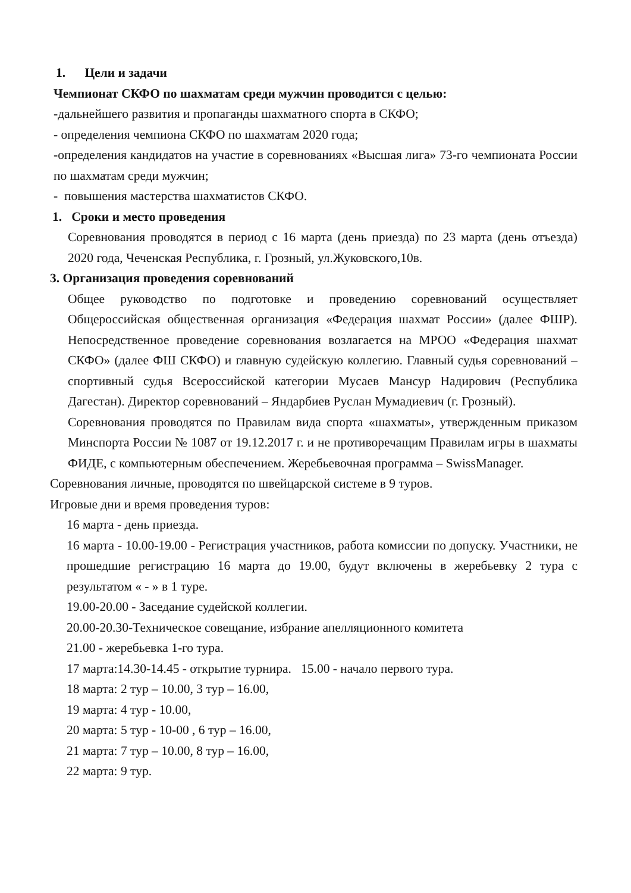1. Цели и задачи
Чемпионат СКФО по шахматам среди мужчин проводится с целью:
-дальнейшего развития и пропаганды шахматного спорта в СКФО;
- определения чемпиона СКФО по шахматам 2020 года;
-определения кандидатов на участие в соревнованиях «Высшая лига» 73-го чемпионата России по шахматам среди мужчин;
- повышения мастерства шахматистов СКФО.
1. Сроки и место проведения
Соревнования проводятся в период с 16 марта (день приезда) по 23 марта (день отъезда) 2020 года, Чеченская Республика, г. Грозный, ул.Жуковского,10в.
3. Организация проведения соревнований
Общее руководство по подготовке и проведению соревнований осуществляет Общероссийская общественная организация «Федерация шахмат России» (далее ФШР). Непосредственное проведение соревнования возлагается на МРОО «Федерация шахмат СКФО» (далее ФШ СКФО) и главную судейскую коллегию. Главный судья соревнований – спортивный судья Всероссийской категории Мусаев Мансур Надирович (Республика Дагестан). Директор соревнований – Яндарбиев Руслан Мумадиевич (г. Грозный).
Соревнования проводятся по Правилам вида спорта «шахматы», утвержденным приказом Минспорта России № 1087 от 19.12.2017 г. и не противоречащим Правилам игры в шахматы ФИДЕ, с компьютерным обеспечением. Жеребьевочная программа – SwissManager.
Соревнования личные, проводятся по швейцарской системе в 9 туров.
Игровые дни и время проведения туров:
16 марта - день приезда.
16 марта - 10.00-19.00 - Регистрация участников, работа комиссии по допуску. Участники, не прошедшие регистрацию 16 марта до 19.00, будут включены в жеребьевку 2 тура с результатом « - » в 1 туре.
19.00-20.00 - Заседание судейской коллегии.
20.00-20.30-Техническое совещание, избрание апелляционного комитета
21.00 - жеребьевка 1-го тура.
17 марта:14.30-14.45 - открытие турнира. 15.00 - начало первого тура.
18 марта: 2 тур – 10.00, 3 тур – 16.00,
19 марта: 4 тур - 10.00,
20 марта: 5 тур - 10-00 , 6 тур – 16.00,
21 марта: 7 тур – 10.00, 8 тур – 16.00,
22 марта: 9 тур.